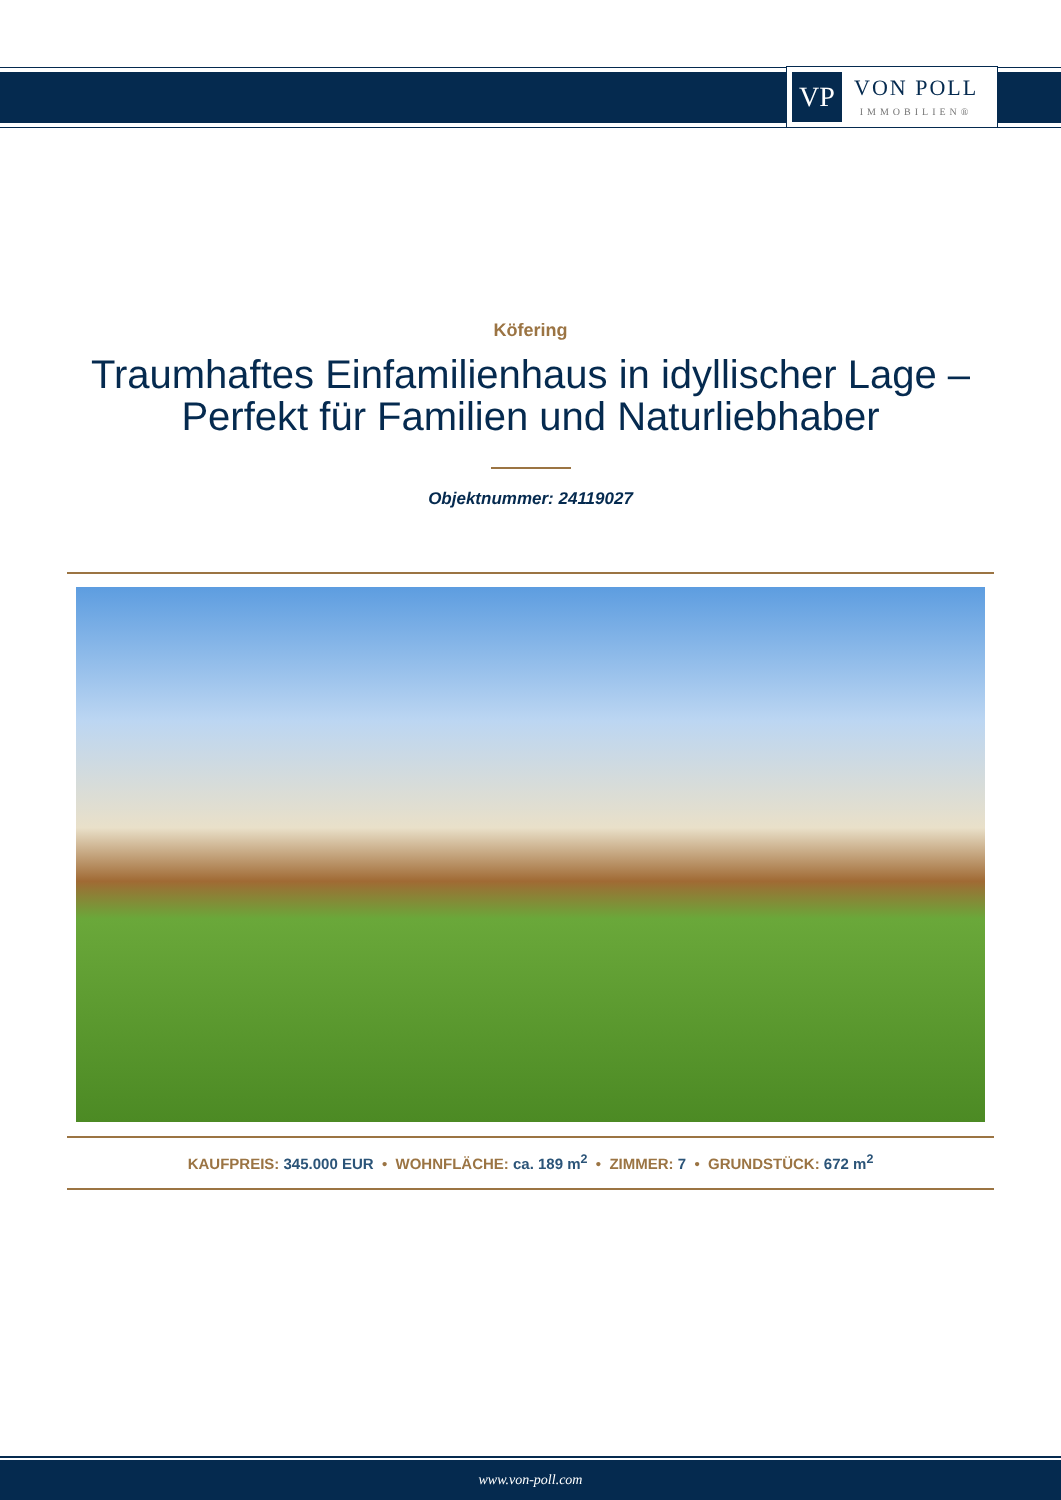VP
VON POLL
IMMOBILIEN®
Köfering
Traumhaftes Einfamilienhaus in idyllischer Lage –
Perfekt für Familien und Naturliebhaber
Objektnummer: 24119027
KAUFPREIS: 345.000 EUR • WOHNFLÄCHE: ca. 189 m<sup>2</sup> • ZIMMER: 7 • GRUNDSTÜCK: 672 m<sup>2</sup>
www.von-poll.com